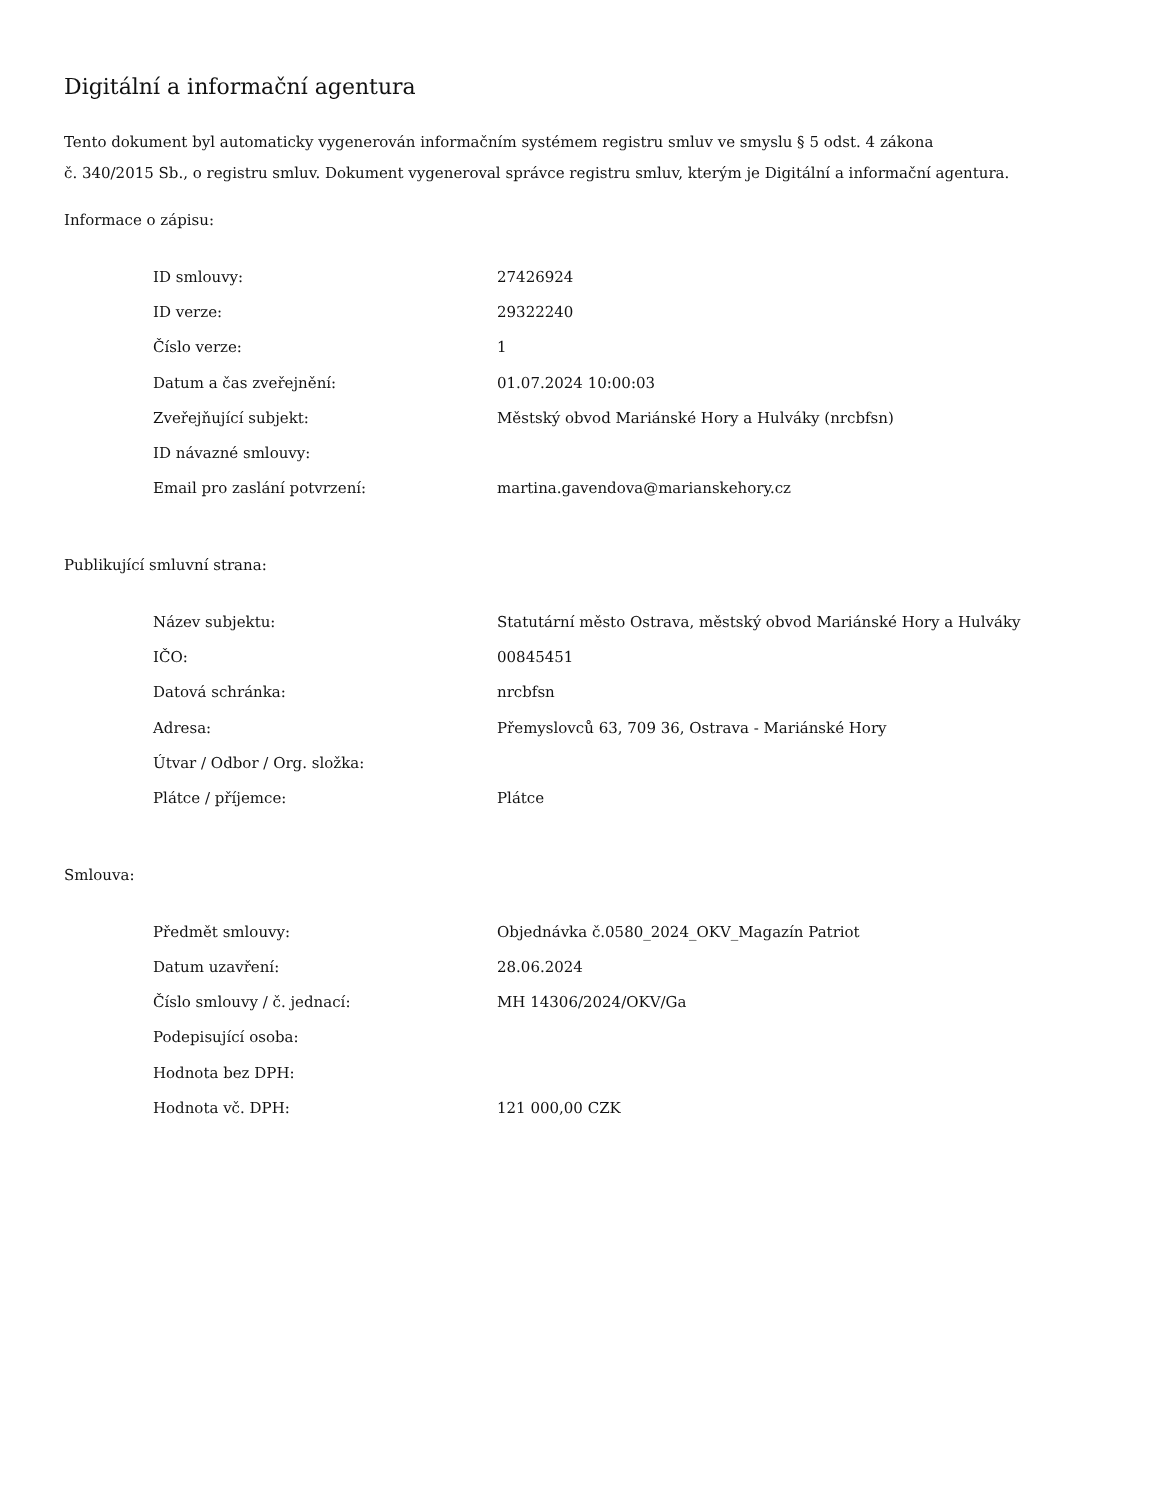Digitální a informační agentura
Tento dokument byl automaticky vygenerován informačním systémem registru smluv ve smyslu § 5 odst. 4 zákona
č. 340/2015 Sb., o registru smluv. Dokument vygeneroval správce registru smluv, kterým je Digitální a informační agentura.
Informace o zápisu:
| ID smlouvy: | 27426924 |
| ID verze: | 29322240 |
| Číslo verze: | 1 |
| Datum a čas zveřejnění: | 01.07.2024 10:00:03 |
| Zveřejňující subjekt: | Městský obvod Mariánské Hory a Hulváky (nrcbfsn) |
| ID návazné smlouvy: | |
| Email pro zaslání potvrzení: | martina.gavendova@marianskehory.cz |
Publikující smluvní strana:
| Název subjektu: | Statutární město Ostrava, městský obvod Mariánské Hory a Hulváky |
| IČO: | 00845451 |
| Datová schránka: | nrcbfsn |
| Adresa: | Přemyslovců 63, 709 36, Ostrava - Mariánské Hory |
| Útvar / Odbor / Org. složka: | |
| Plátce / příjemce: | Plátce |
Smlouva:
| Předmět smlouvy: | Objednávka č.0580_2024_OKV_Magazín Patriot |
| Datum uzavření: | 28.06.2024 |
| Číslo smlouvy / č. jednací: | MH 14306/2024/OKV/Ga |
| Podepisující osoba: | |
| Hodnota bez DPH: | |
| Hodnota vč. DPH: | 121 000,00 CZK |